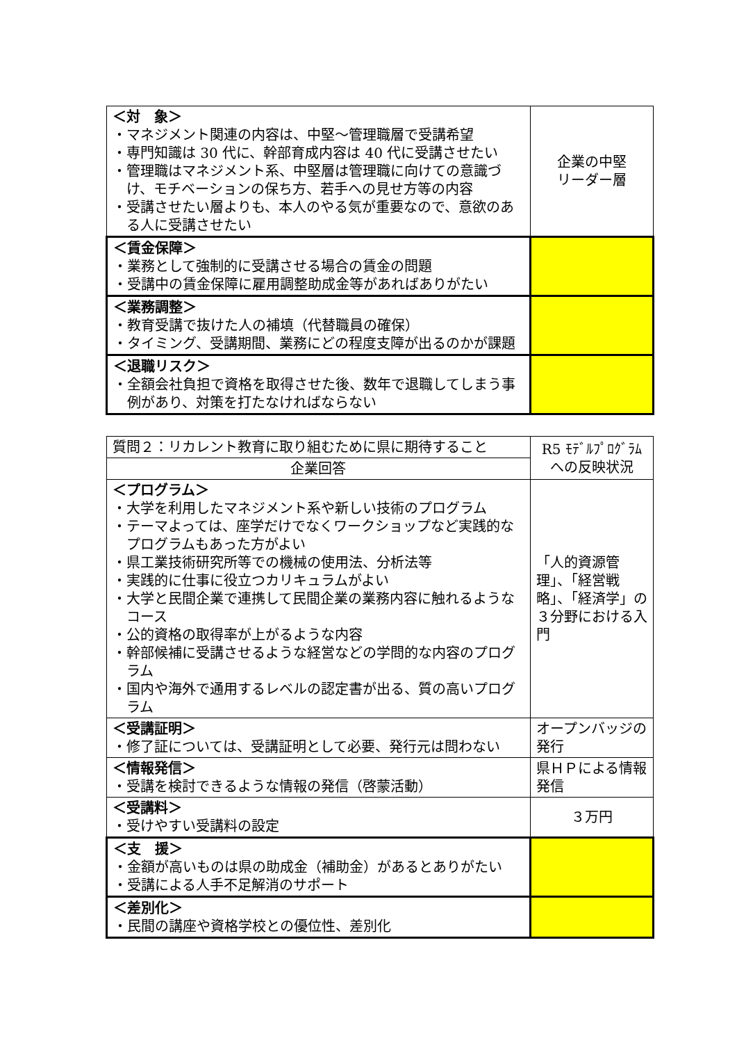| ＜対 象＞ ・マネジメント関連の内容は、中堅～管理職層で受講希望 ・専門知識は 30 代に、幹部育成内容は 40 代に受講させたい ・管理職はマネジメント系、中堅層は管理職に向けての意識づけ、モチベーションの保ち方、若手への見せ方等の内容 ・受講させたい層よりも、本人のやる気が重要なので、意欲のある人に受講させたい | 企業の中堅 リーダー層 |
| ＜賃金保障＞ ・業務として強制的に受講させる場合の賃金の問題 ・受講中の賃金保障に雇用調整助成金等があればありがたい | |
| ＜業務調整＞ ・教育受講で抜けた人の補填（代替職員の確保） ・タイミング、受講期間、業務にどの程度支障が出るのかが課題 | |
| ＜退職リスク＞ ・全額会社負担で資格を取得させた後、数年で退職してしまう事例があり、対策を打たなければならない | |
| 質問２：リカレント教育に取り組むために県に期待すること | R5 ﾓﾃﾞﾙﾌﾟﾛｸﾞﾗﾑ への反映状況 |
| 企業回答 | |
| ＜プログラム＞ ・大学を利用したマネジメント系や新しい技術のプログラム ・テーマよっては、座学だけでなくワークショップなど実践的なプログラムもあった方がよい ・県工業技術研究所等での機械の使用法、分析法等 ・実践的に仕事に役立つカリキュラムがよい ・大学と民間企業で連携して民間企業の業務内容に触れるようなコース ・公的資格の取得率が上がるような内容 ・幹部候補に受講させるような経営などの学問的な内容のプログラム ・国内や海外で通用するレベルの認定書が出る、質の高いプログラム | 「人的資源管理」、「経営戦略」、「経済学」の３分野における入門 |
| ＜受講証明＞ ・修了証については、受講証明として必要、発行元は問わない | オープンバッジの発行 |
| ＜情報発信＞ ・受講を検討できるような情報の発信（啓蒙活動） | 県ＨＰによる情報発信 |
| ＜受講料＞ ・受けやすい受講料の設定 | ３万円 |
| ＜支 援＞ ・金額が高いものは県の助成金（補助金）があるとありがたい ・受講による人手不足解消のサポート | |
| ＜差別化＞ ・民間の講座や資格学校との優位性、差別化 | |